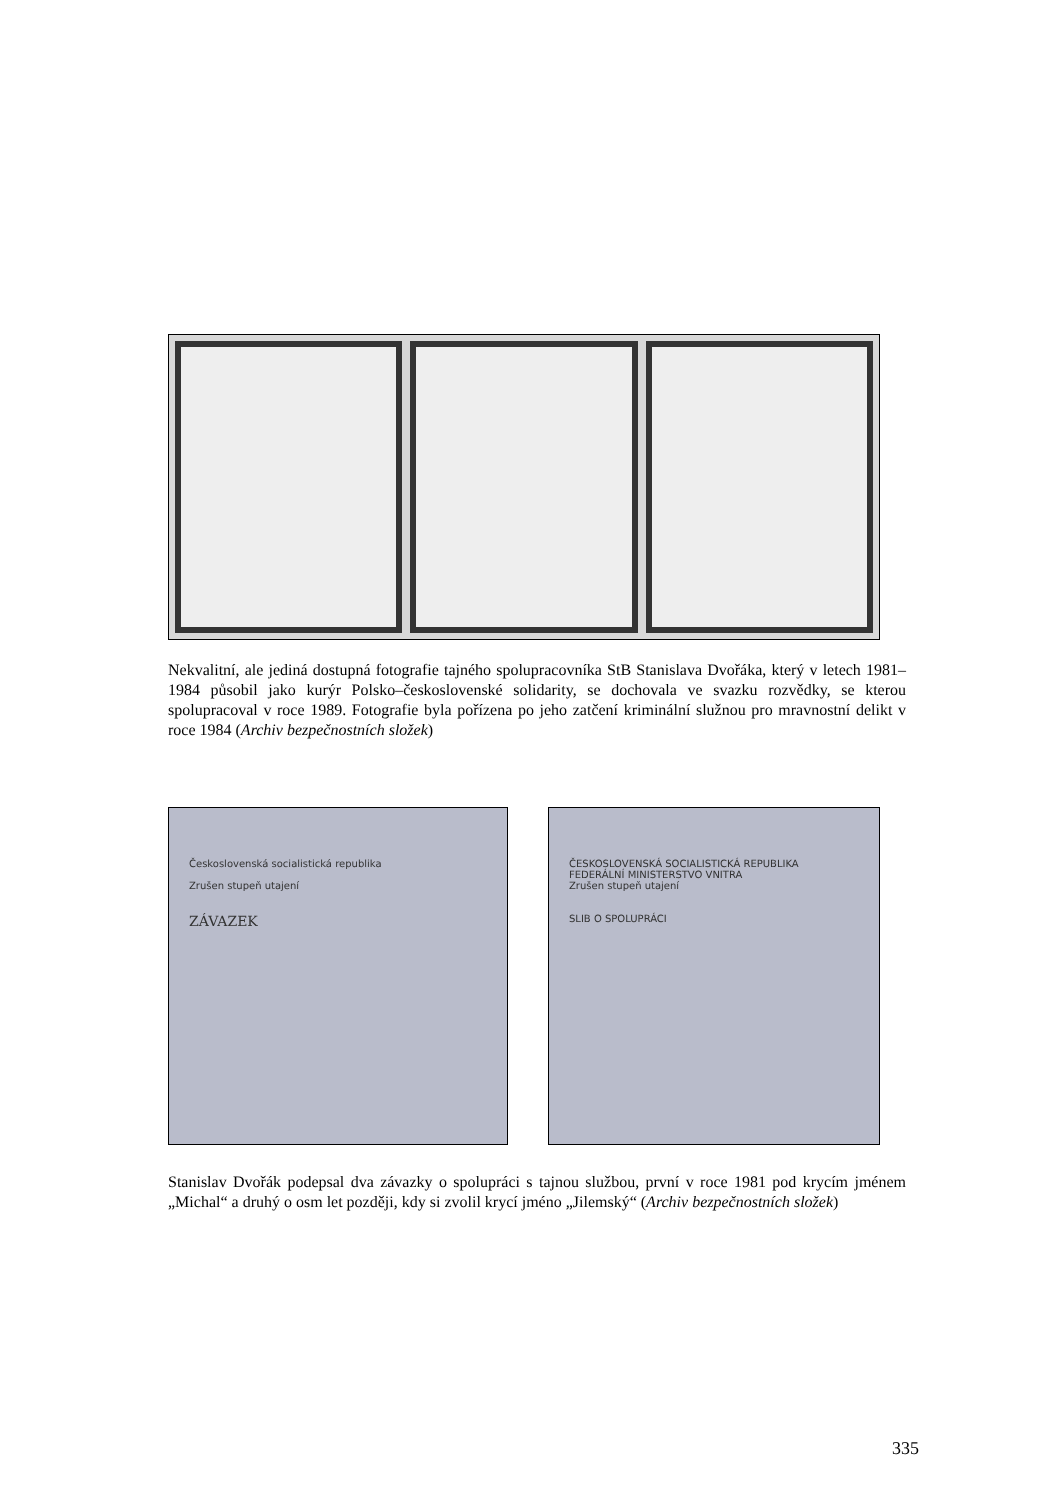Nekvalitní, ale jediná dostupná fotografie tajného spolupracovníka StB Stanislava Dvořáka, který v letech 1981–1984 působil jako kurýr Polsko–československé solidarity, se dochovala ve svazku rozvědky, se kterou spolupracoval v roce 1989. Fotografie byla pořízena po jeho zatčení kriminální služnou pro mravnostní delikt v roce 1984 (Archiv bezpečnostních složek)
Československá socialistická republika
Zrušen stupeň utajení
ZÁVAZEK
ČESKOSLOVENSKÁ SOCIALISTICKÁ REPUBLIKA
FEDERÁLNÍ MINISTERSTVO VNITRA
Zrušen stupeň utajení
SLIB O SPOLUPRÁCI
Stanislav Dvořák podepsal dva závazky o spolupráci s tajnou službou, první v roce 1981 pod krycím jménem „Michal“ a druhý o osm let později, kdy si zvolil krycí jméno „Jilemský“ (Archiv bezpečnostních složek)
335